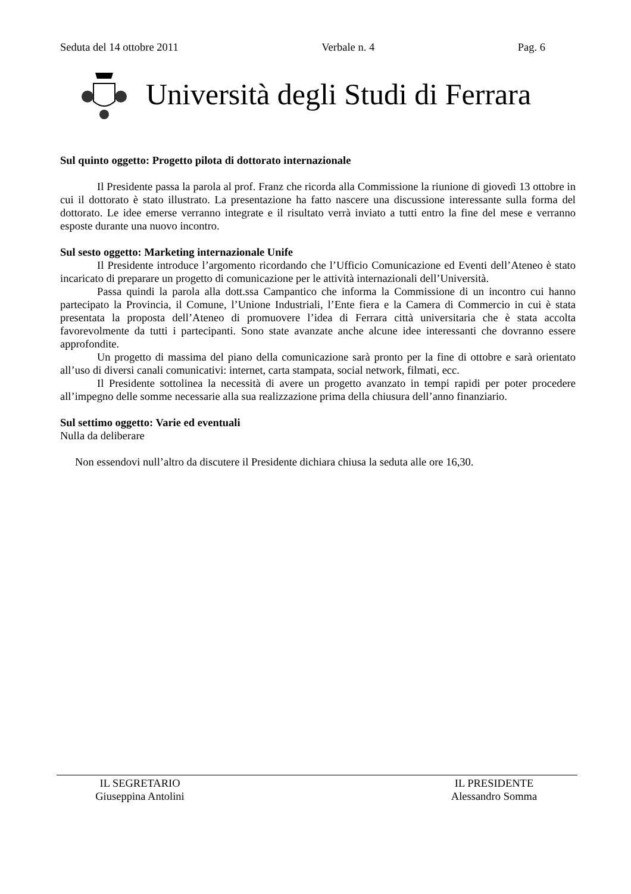Seduta del 14 ottobre 2011 Verbale n. 4 Pag. 6
Università degli Studi di Ferrara
Sul quinto oggetto: Progetto pilota di dottorato internazionale
Il Presidente passa la parola al prof. Franz che ricorda alla Commissione la riunione di giovedì 13 ottobre in cui il dottorato è stato illustrato. La presentazione ha fatto nascere una discussione interessante sulla forma del dottorato. Le idee emerse verranno integrate e il risultato verrà inviato a tutti entro la fine del mese e verranno esposte durante una nuovo incontro.
Sul sesto oggetto: Marketing internazionale Unife
Il Presidente introduce l’argomento ricordando che l’Ufficio Comunicazione ed Eventi dell’Ateneo è stato incaricato di preparare un progetto di comunicazione per le attività internazionali dell’Università.
Passa quindi la parola alla dott.ssa Campantico che informa la Commissione di un incontro cui hanno partecipato la Provincia, il Comune, l’Unione Industriali, l’Ente fiera e la Camera di Commercio in cui è stata presentata la proposta dell’Ateneo di promuovere l’idea di Ferrara città universitaria che è stata accolta favorevolmente da tutti i partecipanti. Sono state avanzate anche alcune idee interessanti che dovranno essere approfondite.
Un progetto di massima del piano della comunicazione sarà pronto per la fine di ottobre e sarà orientato all’uso di diversi canali comunicativi: internet, carta stampata, social network, filmati, ecc.
Il Presidente sottolinea la necessità di avere un progetto avanzato in tempi rapidi per poter procedere all’impegno delle somme necessarie alla sua realizzazione prima della chiusura dell’anno finanziario.
Sul settimo oggetto: Varie ed eventuali
Nulla da deliberare
Non essendovi null’altro da discutere il Presidente dichiara chiusa la seduta alle ore 16,30.
IL SEGRETARIO
Giuseppina Antolini
IL PRESIDENTE
Alessandro Somma